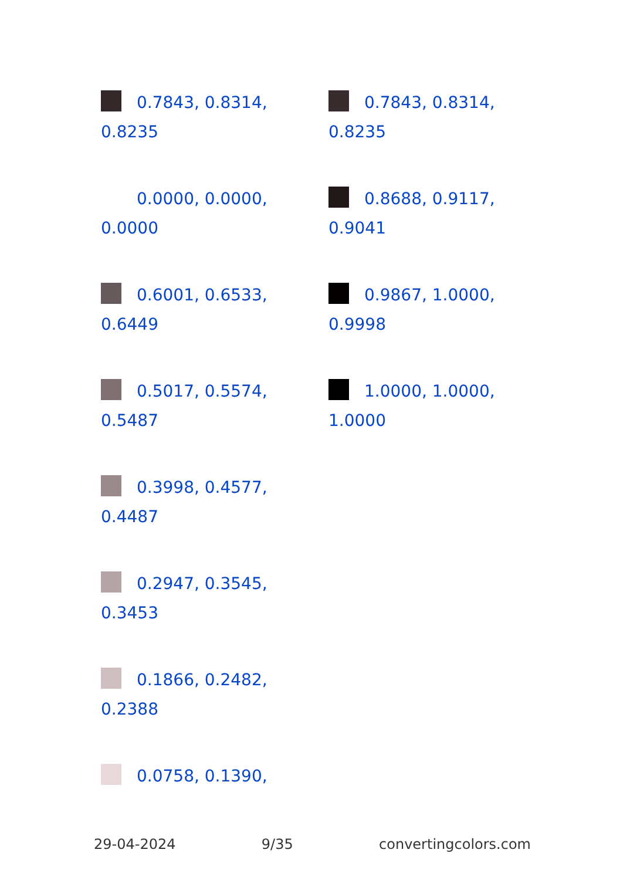0.7843, 0.8314, 0.8235
0.0000, 0.0000, 0.0000
0.6001, 0.6533, 0.6449
0.5017, 0.5574, 0.5487
0.3998, 0.4577, 0.4487
0.2947, 0.3545, 0.3453
0.1866, 0.2482, 0.2388
0.0758, 0.1390,
0.7843, 0.8314, 0.8235
0.8688, 0.9117, 0.9041
0.9867, 1.0000, 0.9998
1.0000, 1.0000, 1.0000
29-04-2024 9/35 convertingcolors.com